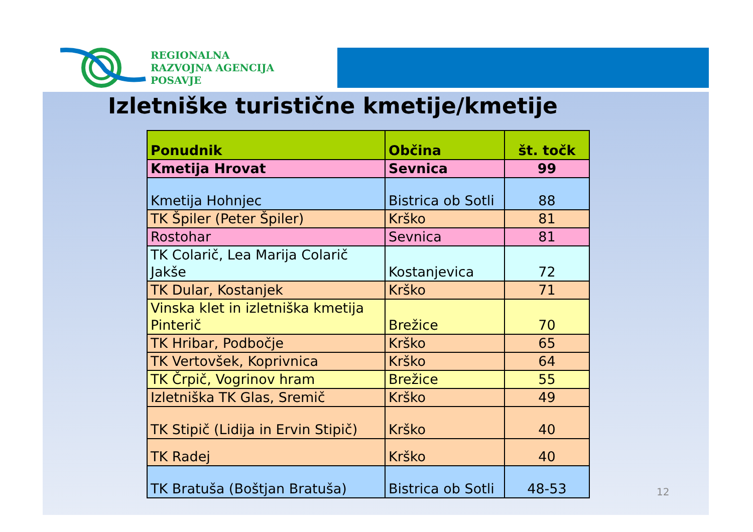REGIONALNA
RAZVOJNA AGENCIJA
POSAVJE
Izletniške turistične kmetije/kmetije
| Ponudnik | Občina | št. točk |
| --- | --- | --- |
| Kmetija Hrovat | Sevnica | 99 |
| Kmetija Hohnjec | Bistrica ob Sotli | 88 |
| TK Špiler (Peter Špiler) | Krško | 81 |
| Rostohar | Sevnica | 81 |
| TK Colarič, Lea Marija Colarič Jakše | Kostanjevica | 72 |
| TK Dular, Kostanjek | Krško | 71 |
| Vinska klet in izletniška kmetija Pinterič | Brežice | 70 |
| TK Hribar, Podbočje | Krško | 65 |
| TK Vertovšek, Koprivnica | Krško | 64 |
| TK Črpič, Vogrinov hram | Brežice | 55 |
| Izletniška TK Glas, Sremič | Krško | 49 |
| TK Stipič (Lidija in Ervin Stipič) | Krško | 40 |
| TK Radej | Krško | 40 |
| TK Bratuša (Boštjan Bratuša) | Bistrica ob Sotli | 48-53 |
12